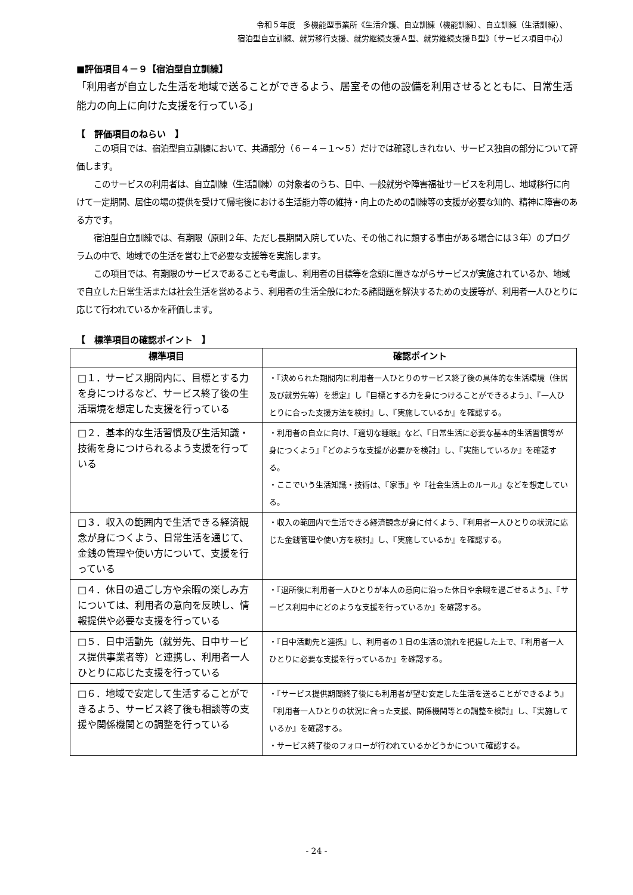令和５年度　多機能型事業所《生活介護、自立訓練（機能訓練）、自立訓練（生活訓練）、
宿泊型自立訓練、就労移行支援、就労継続支援Ａ型、就労継続支援Ｂ型》〔サービス項目中心〕
■評価項目４－９【宿泊型自立訓練】
「利用者が自立した生活を地域で送ることができるよう、居室その他の設備を利用させるとともに、日常生活能力の向上に向けた支援を行っている」
【　評価項目のねらい　】
この項目では、宿泊型自立訓練において、共通部分（６－４－１～５）だけでは確認しきれない、サービス独自の部分について評価します。
このサービスの利用者は、自立訓練（生活訓練）の対象者のうち、日中、一般就労や障害福祉サービスを利用し、地域移行に向けて一定期間、居住の場の提供を受けて帰宅後における生活能力等の維持・向上のための訓練等の支援が必要な知的、精神に障害のある方です。
宿泊型自立訓練では、有期限（原則２年、ただし長期間入院していた、その他これに類する事由がある場合には３年）のプログラムの中で、地域での生活を営む上で必要な支援等を実施します。
この項目では、有期限のサービスであることも考慮し、利用者の目標等を念頭に置きながらサービスが実施されているか、地域で自立した日常生活または社会生活を営めるよう、利用者の生活全般にわたる諸問題を解決するための支援等が、利用者一人ひとりに応じて行われているかを評価します。
【　標準項目の確認ポイント　】
| 標準項目 | 確認ポイント |
| --- | --- |
| □１．サービス期間内に、目標とする力を身につけるなど、サービス終了後の生活環境を想定した支援を行っている | ・『決められた期間内に利用者一人ひとりのサービス終了後の具体的な生活環境（住居及び就労先等）を想定』し『目標とする力を身につけることができるよう』、『一人ひとりに合った支援方法を検討』し、『実施しているか』を確認する。 |
| □２．基本的な生活習慣及び生活知識・技術を身につけられるよう支援を行っている | ・利用者の自立に向け、『適切な睡眠』など、『日常生活に必要な基本的生活習慣等が身につくよう』『どのような支援が必要かを検討』し、『実施しているか』を確認する。 ・ここでいう生活知識・技術は、『家事』や『社会生活上のルール』などを想定している。 |
| □３．収入の範囲内で生活できる経済観念が身につくよう、日常生活を通じて、金銭の管理や使い方について、支援を行っている | ・収入の範囲内で生活できる経済観念が身に付くよう、『利用者一人ひとりの状況に応じた金銭管理や使い方を検討』し、『実施しているか』を確認する。 |
| □４．休日の過ごし方や余暇の楽しみ方については、利用者の意向を反映し、情報提供や必要な支援を行っている | ・『退所後に利用者一人ひとりが本人の意向に沿った休日や余暇を過ごせるよう』、『サービス利用中にどのような支援を行っているか』を確認する。 |
| □５．日中活動先（就労先、日中サービス提供事業者等）と連携し、利用者一人ひとりに応じた支援を行っている | ・『日中活動先と連携』し、利用者の１日の生活の流れを把握した上で、『利用者一人ひとりに必要な支援を行っているか』を確認する。 |
| □６．地域で安定して生活することができるよう、サービス終了後も相談等の支援や関係機関との調整を行っている | ・『サービス提供期間終了後にも利用者が望む安定した生活を送ることができるよう』『利用者一人ひとりの状況に合った支援、関係機関等との調整を検討』し、『実施しているか』を確認する。 ・サービス終了後のフォローが行われているかどうかについて確認する。 |
- 24 -